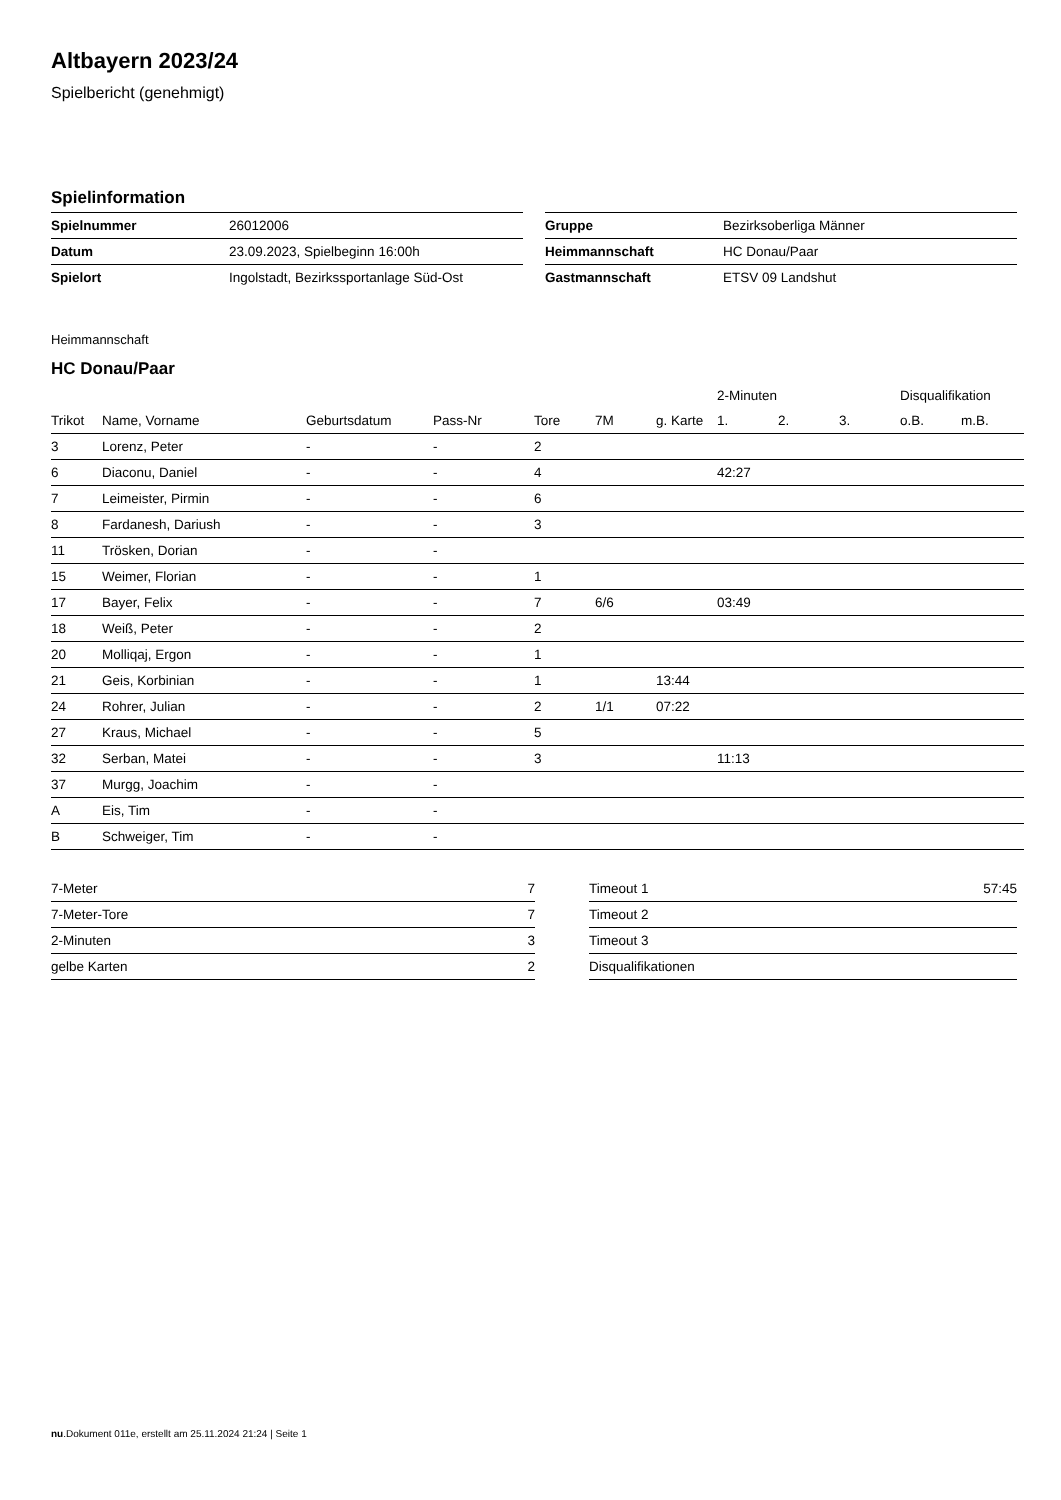Altbayern 2023/24
Spielbericht (genehmigt)
Spielinformation
| Spielnummer | 26012006 |
| Datum | 23.09.2023, Spielbeginn 16:00h |
| Spielort | Ingolstadt, Bezirkssportanlage Süd-Ost |
| Gruppe | Bezirksoberliga Männer |
| Heimmannschaft | HC Donau/Paar |
| Gastmannschaft | ETSV 09 Landshut |
Heimmannschaft
HC Donau/Paar
| | | | | | | | 2-Minuten | | | Disqualifikation | |
| --- | --- | --- | --- | --- | --- | --- | --- | --- | --- | --- | --- |
| Trikot | Name, Vorname | Geburtsdatum | Pass-Nr | Tore | 7M | g. Karte | 1. | 2. | 3. | o.B. | m.B. |
| 3 | Lorenz, Peter | - | - | 2 | | | | | | | |
| 6 | Diaconu, Daniel | - | - | 4 | | | 42:27 | | | | |
| 7 | Leimeister, Pirmin | - | - | 6 | | | | | | | |
| 8 | Fardanesh, Dariush | - | - | 3 | | | | | | | |
| 11 | Trösken, Dorian | - | - | | | | | | | | |
| 15 | Weimer, Florian | - | - | 1 | | | | | | | |
| 17 | Bayer, Felix | - | - | 7 | 6/6 | | 03:49 | | | | |
| 18 | Weiß, Peter | - | - | 2 | | | | | | | |
| 20 | Molliqaj, Ergon | - | - | 1 | | | | | | | |
| 21 | Geis, Korbinian | - | - | 1 | | 13:44 | | | | | |
| 24 | Rohrer, Julian | - | - | 2 | 1/1 | 07:22 | | | | | |
| 27 | Kraus, Michael | - | - | 5 | | | | | | | |
| 32 | Serban, Matei | - | - | 3 | | | 11:13 | | | | |
| 37 | Murgg, Joachim | - | - | | | | | | | | |
| A | Eis, Tim | - | - | | | | | | | | |
| B | Schweiger, Tim | - | - | | | | | | | | |
| 7-Meter | 7 |
| 7-Meter-Tore | 7 |
| 2-Minuten | 3 |
| gelbe Karten | 2 |
| Timeout 1 | 57:45 |
| Timeout 2 | |
| Timeout 3 | |
| Disqualifikationen | |
nu.Dokument 011e, erstellt am 25.11.2024 21:24 | Seite 1